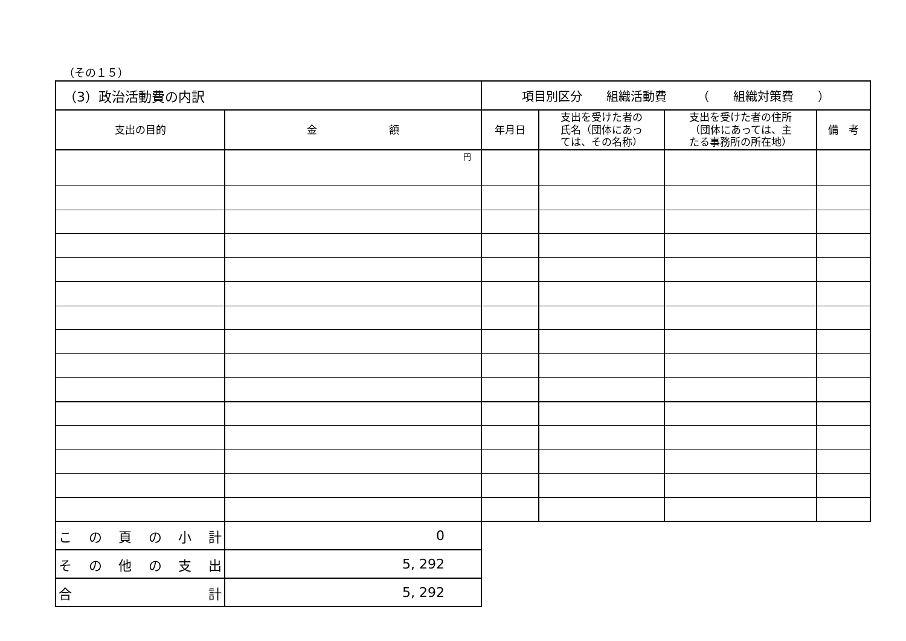（その１５）
| （3）政治活動費の内訳 | | 項目別区分 組織活動費 （ 組織対策費 ） | | | |
| 支出の目的 | 金 額 | 年月日 | 支出を受けた者の 氏名（団体にあっ ては、その名称） | 支出を受けた者の住所 （団体にあっては、主 たる事務所の所在地） | 備 考 |
| | 円 | | | | |
| こ の 頁 の 小 計 | 0 | | | | |
| そ の 他 の 支 出 | 5, 292 | | | | |
| 合 計 | 5, 292 | | | | |